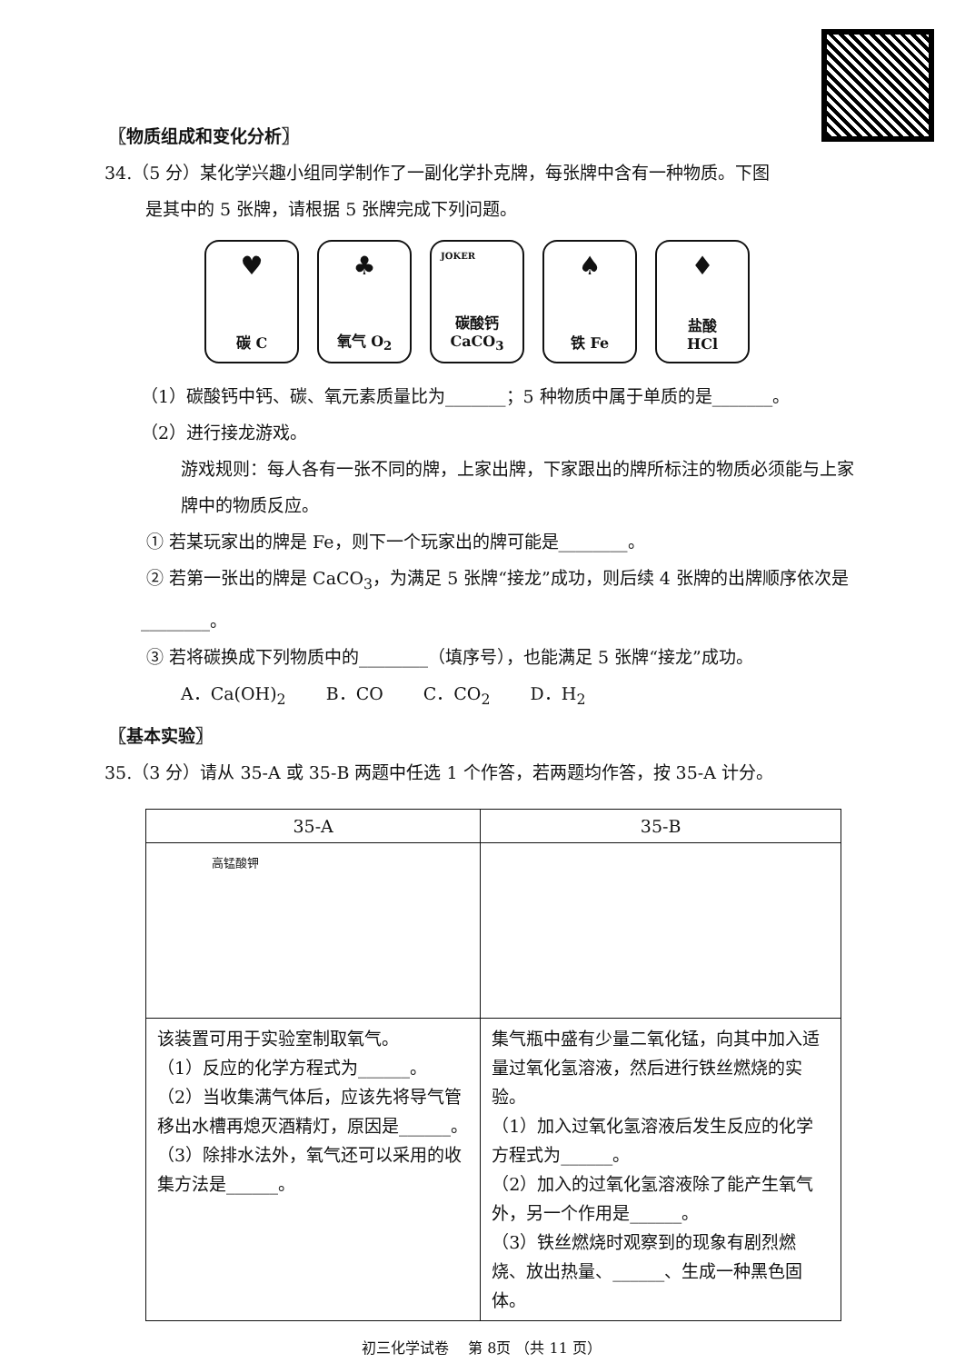〖物质组成和变化分析〗
34.（5 分）某化学兴趣小组同学制作了一副化学扑克牌，每张牌中含有一种物质。下图
是其中的 5 张牌，请根据 5 张牌完成下列问题。
♥
碳 C
♣
氧气 O<sub>2</sub>
JOKER
碳酸钙
CaCO<sub>3</sub>
♠
铁 Fe
♦
盐酸
HCl
（1）碳酸钙中钙、碳、氧元素质量比为_______；5 种物质中属于单质的是_______。
（2）进行接龙游戏。
游戏规则：每人各有一张不同的牌，上家出牌，下家跟出的牌所标注的物质必须能与上家牌中的物质反应。
① 若某玩家出的牌是 Fe，则下一个玩家出的牌可能是________。
② 若第一张出的牌是 CaCO<sub>3</sub>，为满足 5 张牌“接龙”成功，则后续 4 张牌的出牌顺序依次是________。
③ 若将碳换成下列物质中的________（填序号），也能满足 5 张牌“接龙”成功。
A．Ca(OH)<sub>2</sub>　　 B．CO　　 C．CO<sub>2</sub>　　 D．H<sub>2</sub>
〖基本实验〗
35.（3 分）请从 35-A 或 35-B 两题中任选 1 个作答，若两题均作答，按 35-A 计分。
| 35-A | 35-B |
| --- | --- |
| 高锰酸钾 | |
| 该装置可用于实验室制取氧气。 （1）反应的化学方程式为______。 （2）当收集满气体后，应该先将导气管移出水槽再熄灭酒精灯，原因是______。 （3）除排水法外，氧气还可以采用的收集方法是______。 | 集气瓶中盛有少量二氧化锰，向其中加入适量过氧化氢溶液，然后进行铁丝燃烧的实验。 （1）加入过氧化氢溶液后发生反应的化学方程式为______。 （2）加入的过氧化氢溶液除了能产生氧气外，另一个作用是______。 （3）铁丝燃烧时观察到的现象有剧烈燃烧、放出热量、______、生成一种黑色固体。 |
初三化学试卷　 第 8页 （共 11 页）